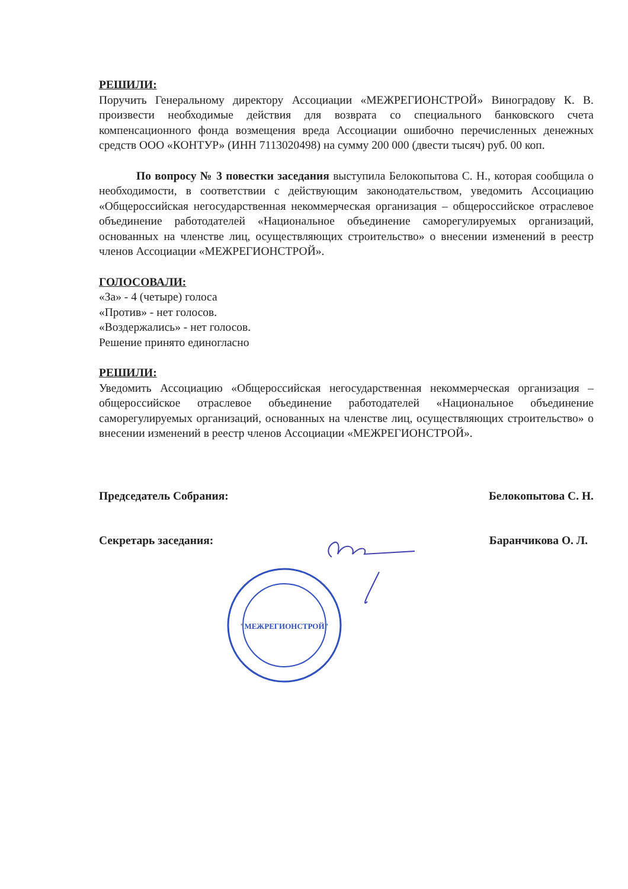РЕШИЛИ:
Поручить Генеральному директору Ассоциации «МЕЖРЕГИОНСТРОЙ» Виноградову К. В. произвести необходимые действия для возврата со специального банковского счета компенсационного фонда возмещения вреда Ассоциации ошибочно перечисленных денежных средств ООО «КОНТУР» (ИНН 7113020498) на сумму 200 000 (двести тысяч) руб. 00 коп.
По вопросу № 3 повестки заседания выступила Белокопытова С. Н., которая сообщила о необходимости, в соответствии с действующим законодательством, уведомить Ассоциацию «Общероссийская негосударственная некоммерческая организация – общероссийское отраслевое объединение работодателей «Национальное объединение саморегулируемых организаций, основанных на членстве лиц, осуществляющих строительство» о внесении изменений в реестр членов Ассоциации «МЕЖРЕГИОНСТРОЙ».
ГОЛОСОВАЛИ:
«За» - 4 (четыре) голоса
«Против» - нет голосов.
«Воздержались» - нет голосов.
Решение принято единогласно
РЕШИЛИ:
Уведомить Ассоциацию «Общероссийская негосударственная некоммерческая организация – общероссийское отраслевое объединение работодателей «Национальное объединение саморегулируемых организаций, основанных на членстве лиц, осуществляющих строительство» о внесении изменений в реестр членов Ассоциации «МЕЖРЕГИОНСТРОЙ».
Председатель Собрания: Белокопытова С. Н.
Секретарь заседания: Баранчикова О. Л.
"МЕЖРЕГИОНСТРОЙ"